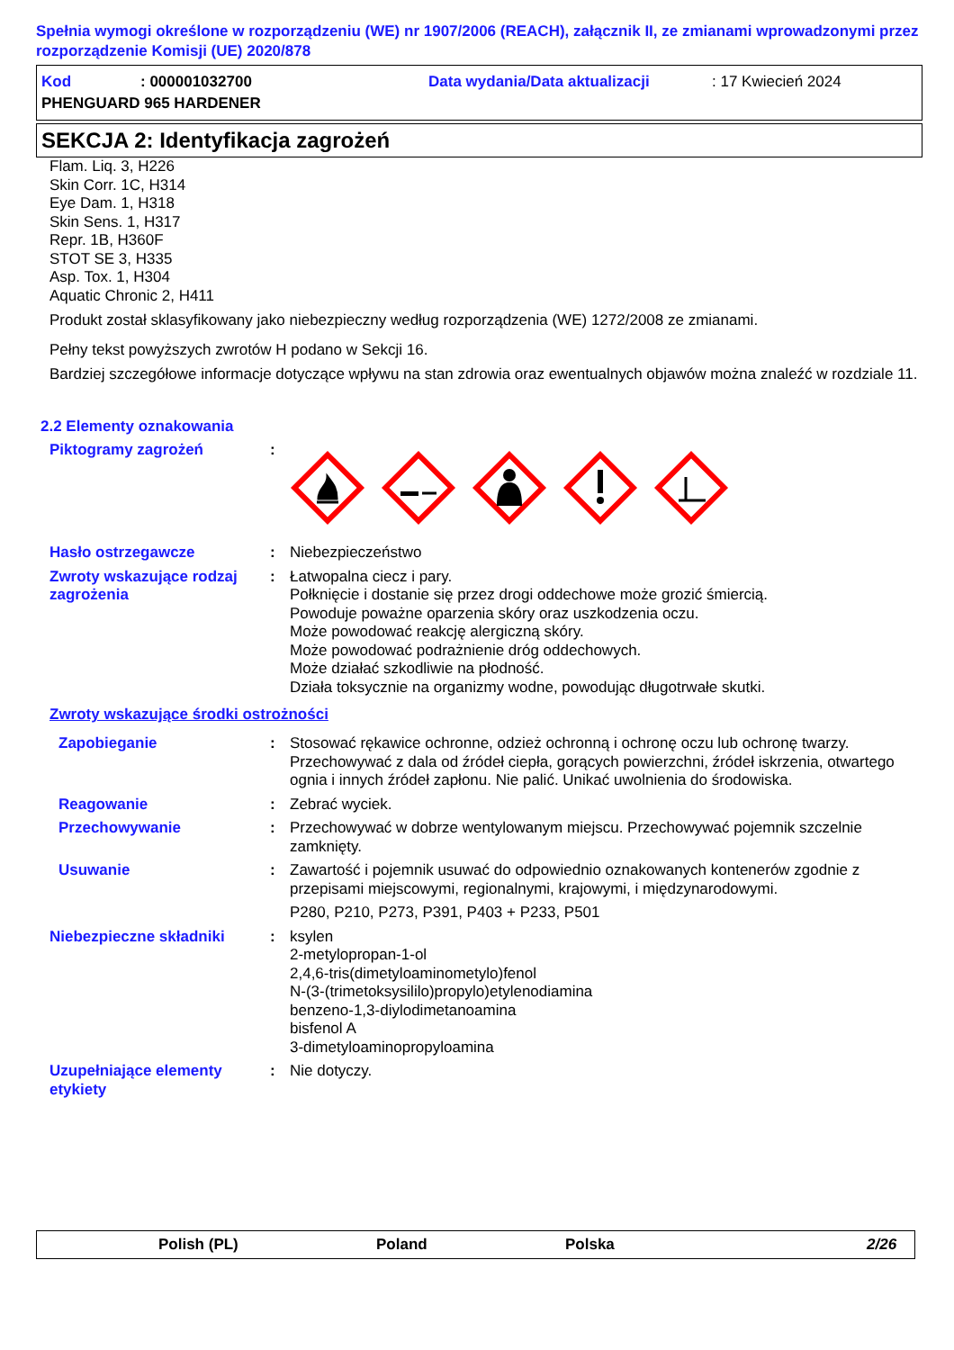Spełnia wymogi określone w rozporządzeniu (WE) nr 1907/2006 (REACH), załącznik II, ze zmianami wprowadzonymi przez rozporządzenie Komisji (UE) 2020/878
Kod: 000001032700 Data wydania/Data aktualizacji: 17 Kwiecień 2024
PHENGUARD 965 HARDENER
SEKCJA 2: Identyfikacja zagrożeń
Flam. Liq. 3, H226
Skin Corr. 1C, H314
Eye Dam. 1, H318
Skin Sens. 1, H317
Repr. 1B, H360F
STOT SE 3, H335
Asp. Tox. 1, H304
Aquatic Chronic 2, H411
Produkt został sklasyfikowany jako niebezpieczny według rozporządzenia (WE) 1272/2008 ze zmianami.
Pełny tekst powyższych zwrotów H podano w Sekcji 16.
Bardziej szczegółowe informacje dotyczące wpływu na stan zdrowia oraz ewentualnych objawów można znaleźć w rozdziale 11.
2.2 Elementy oznakowania
Piktogramy zagrożeń:
Hasło ostrzegawcze: Niebezpieczeństwo
Zwroty wskazujące rodzaj zagrożenia: Łatwopalna ciecz i pary.
Połknięcie i dostanie się przez drogi oddechowe może grozić śmiercią.
Powoduje poważne oparzenia skóry oraz uszkodzenia oczu.
Może powodować reakcję alergiczną skóry.
Może powodować podrażnienie dróg oddechowych.
Może działać szkodliwie na płodność.
Działa toksycznie na organizmy wodne, powodując długotrwałe skutki.
Zwroty wskazujące środki ostrożności
Zapobieganie: Stosować rękawice ochronne, odzież ochronną i ochronę oczu lub ochronę twarzy. Przechowywać z dala od źródeł ciepła, gorących powierzchni, źródeł iskrzenia, otwartego ognia i innych źródeł zapłonu. Nie palić. Unikać uwolnienia do środowiska.
Reagowanie: Zebrać wyciek.
Przechowywanie: Przechowywać w dobrze wentylowanym miejscu. Przechowywać pojemnik szczelnie zamknięty.
Usuwanie: Zawartość i pojemnik usuwać do odpowiednio oznakowanych kontenerów zgodnie z przepisami miejscowymi, regionalnymi, krajowymi, i międzynarodowymi.
P280, P210, P273, P391, P403 + P233, P501
Niebezpieczne składniki: ksylen
2-metylopropan-1-ol
2,4,6-tris(dimetyloaminometylo)fenol
N-(3-(trimetoksysililo)propylo)etylenodiamina
benzeno-1,3-diylodimetanoamina
bisfenol A
3-dimetyloaminopropyloamina
Uzupełniające elementy etykiety: Nie dotyczy.
Polish (PL) Poland Polska 2/26